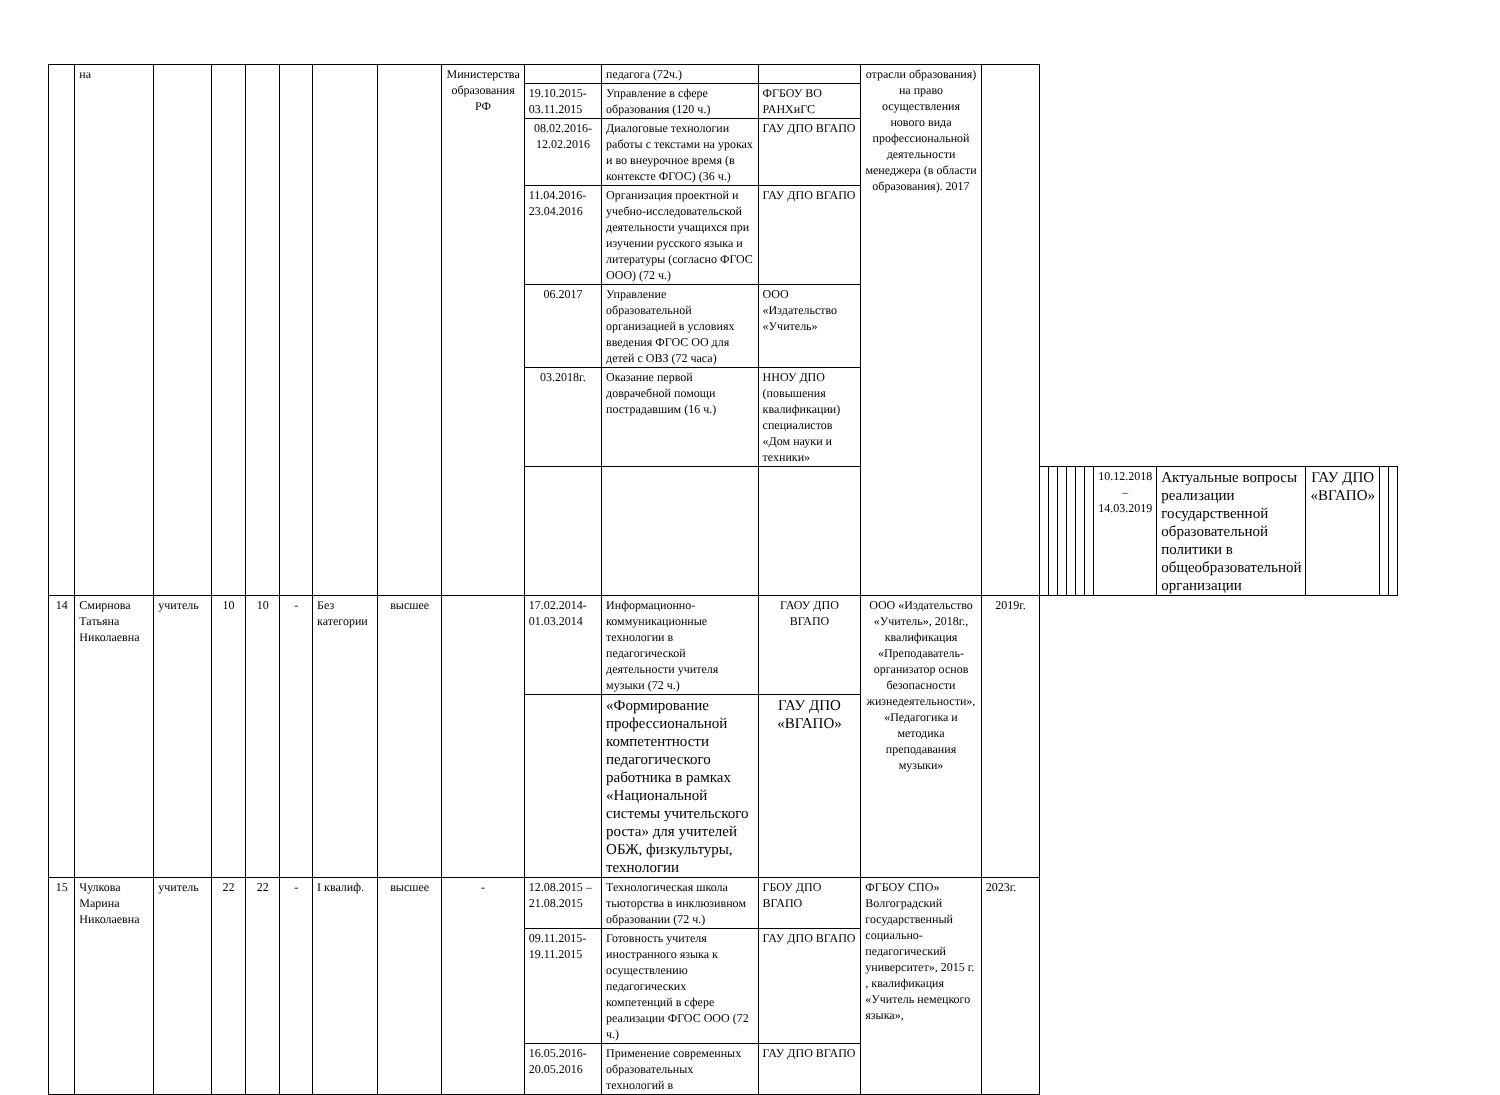| | на | | | | | | | Министерства образования РФ | | педагога (72ч.) | | отрасли образования) на право осуществления нового вида профессиональной деятельности менеджера (в области образования). 2017 | | | | | | | | | | | | |
| | | | | | | | | | 19.10.2015-03.11.2015 | Управление в сфере образования (120 ч.) | ФГБОУ ВО РАНХиГС | | | | | | | | | | | | | |
| | | | | | | | | | 08.02.2016-12.02.2016 | Диалоговые технологии работы с текстами на уроках и во внеурочное время (в контексте ФГОС) (36 ч.) | ГАУ ДПО ВГАПО | | | | | | | | | | | | | |
| | | | | | | | | | 11.04.2016-23.04.2016 | Организация проектной и учебно-исследовательской деятельности учащихся при изучении русского языка и литературы (согласно ФГОС ООО) (72 ч.) | ГАУ ДПО ВГАПО | | | | | | | | | | | | | |
| | | | | | | | | | 06.2017 | Управление образовательной организацией в условиях введения ФГОС ОО для детей с ОВЗ (72 часа) | ООО «Издательство «Учитель» | | | | | | | | | | | | | |
| | | | | | | | | | 03.2018г. | Оказание первой доврачебной помощи пострадавшим (16 ч.) | ННОУ ДПО (повышения квалификации) специалистов «Дом науки и техники» | | | | | | | | | | | | | |
| | | | | | | | | | | | | | | | | | | | | 10.12.2018 – 14.03.2019 | Актуальные вопросы реализации государственной образовательной политики в общеобразовательной организации | ГАУ ДПО «ВГАПО» | | |
| 14 | Смирнова Татьяна Николаевна | учитель | 10 | 10 | - | Без категории | высшее | | 17.02.2014-01.03.2014 | Информационно-коммуникационные технологии в педагогической деятельности учителя музыки (72 ч.) | ГАОУ ДПО ВГАПО | ООО «Издательство «Учитель», 2018г., квалификация «Преподаватель-организатор основ безопасности жизнедеятельности», «Педагогика и методика преподавания музыки» | 2019г. | | | | | | | | | | | |
| | | | | | | | | | | «Формирование профессиональной компетентности педагогического работника в рамках «Национальной системы учительского роста» для учителей ОБЖ, физкультуры, технологии | ГАУ ДПО «ВГАПО» | | | | | | | | | | | | | |
| 15 | Чулкова Марина Николаевна | учитель | 22 | 22 | - | I квалиф. | высшее | - | 12.08.2015 – 21.08.2015 | Технологическая школа тьюторства в инклюзивном образовании (72 ч.) | ГБОУ ДПО ВГАПО | ФГБОУ СПО» Волгоградский государственный социально-педагогический университет», 2015 г. , квалификация «Учитель немецкого языка», | 2023г. | | | | | | | | | | | |
| | | | | | | | | | 09.11.2015-19.11.2015 | Готовность учителя иностранного языка к осуществлению педагогических компетенций в сфере реализации ФГОС ООО (72 ч.) | ГАУ ДПО ВГАПО | | | | | | | | | | | | | |
| | | | | | | | | | 16.05.2016-20.05.2016 | Применение современных образовательных технологий в | ГАУ ДПО ВГАПО | | | | | | | | | | | | | |